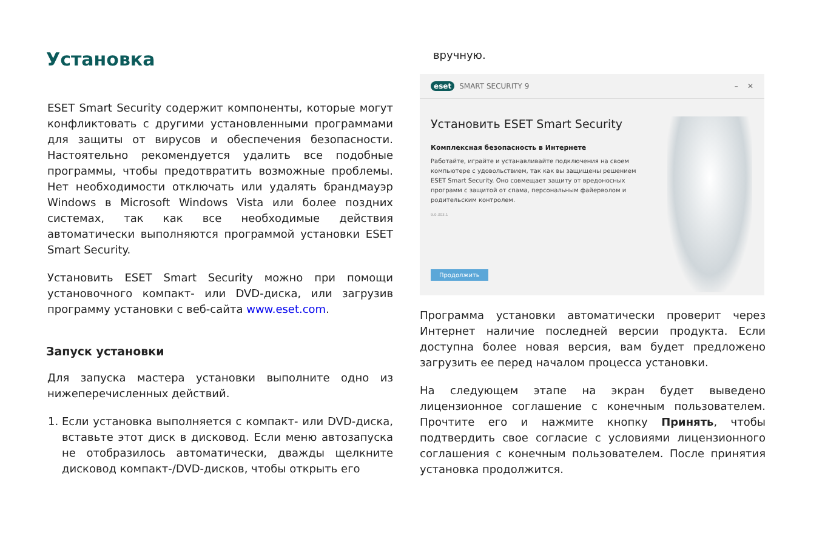Установка
ESET Smart Security содержит компоненты, которые могут конфликтовать с другими установленными программами для защиты от вирусов и обеспечения безопасности. Настоятельно рекомендуется удалить все подобные программы, чтобы предотвратить возможные проблемы. Нет необходимости отключать или удалять брандмауэр Windows в Microsoft Windows Vista или более поздних системах, так как все необходимые действия автоматически выполняются программой установки ESET Smart Security.
Установить ESET Smart Security можно при помощи установочного компакт- или DVD-диска, или загрузив программу установки с веб-сайта www.eset.com.
Запуск установки
Для запуска мастера установки выполните одно из нижеперечисленных действий.
1. Если установка выполняется с компакт- или DVD-диска, вставьте этот диск в дисковод. Если меню автозапуска не отобразилось автоматически, дважды щелкните дисковод компакт-/DVD-дисков, чтобы открыть его
вручную.
eset SMART SECURITY 9 – ✕
Установить ESET Smart Security
Комплексная безопасность в Интернете
Работайте, играйте и устанавливайте подключения на своем компьютере с удовольствием, так как вы защищены решением ESET Smart Security. Оно совмещает защиту от вредоносных программ с защитой от спама, персональным файерволом и родительским контролем.
9.0.303.1
Продолжить
Программа установки автоматически проверит через Интернет наличие последней версии продукта. Если доступна более новая версия, вам будет предложено загрузить ее перед началом процесса установки.
На следующем этапе на экран будет выведено лицензионное соглашение с конечным пользователем. Прочтите его и нажмите кнопку Принять, чтобы подтвердить свое согласие с условиями лицензионного соглашения с конечным пользователем. После принятия установка продолжится.